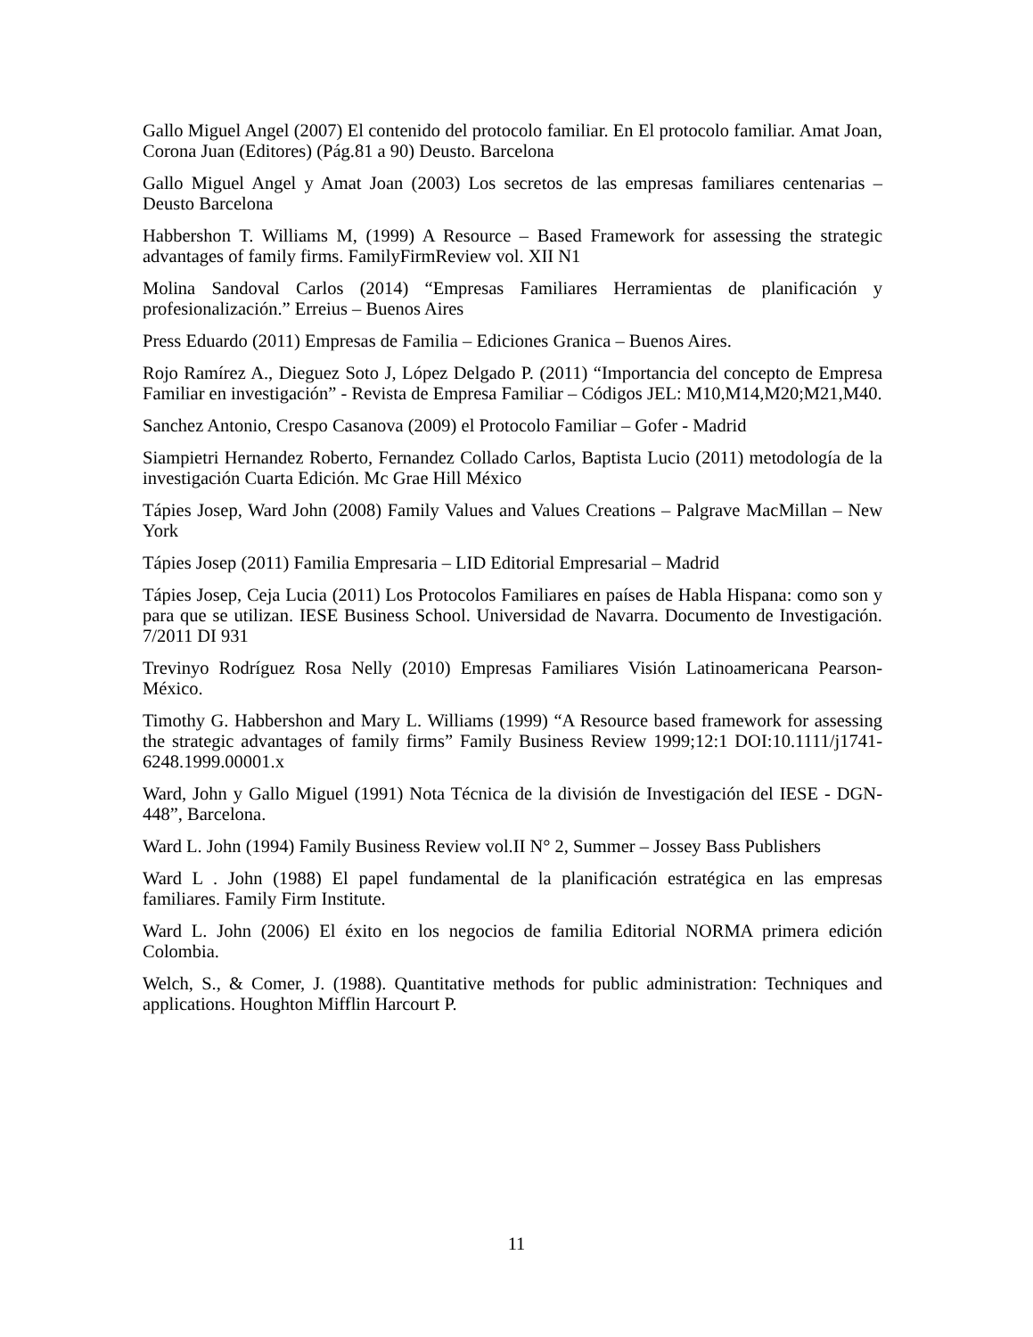Gallo Miguel Angel (2007) El contenido del protocolo familiar. En El protocolo familiar. Amat Joan, Corona Juan (Editores) (Pág.81 a 90) Deusto. Barcelona
Gallo Miguel Angel y Amat Joan (2003) Los secretos de las empresas familiares centenarias – Deusto Barcelona
Habbershon T. Williams M, (1999) A Resource – Based Framework for assessing the strategic advantages of family firms. FamilyFirmReview vol. XII N1
Molina Sandoval Carlos (2014) “Empresas Familiares Herramientas de planificación y profesionalización.” Erreius – Buenos Aires
Press Eduardo (2011) Empresas de Familia – Ediciones Granica – Buenos Aires.
Rojo Ramírez A., Dieguez Soto J, López Delgado P. (2011) “Importancia del concepto de Empresa Familiar en investigación” - Revista de Empresa Familiar – Códigos JEL: M10,M14,M20;M21,M40.
Sanchez Antonio, Crespo Casanova (2009) el Protocolo Familiar – Gofer - Madrid
Siampietri Hernandez Roberto, Fernandez Collado Carlos, Baptista Lucio (2011) metodología de la investigación Cuarta Edición. Mc Grae Hill México
Tápies Josep, Ward John (2008) Family Values and Values Creations – Palgrave MacMillan – New York
Tápies Josep (2011) Familia Empresaria – LID Editorial Empresarial – Madrid
Tápies Josep, Ceja Lucia (2011) Los Protocolos Familiares en países de Habla Hispana: como son y para que se utilizan. IESE Business School. Universidad de Navarra. Documento de Investigación. 7/2011 DI 931
Trevinyo Rodríguez Rosa Nelly (2010) Empresas Familiares Visión Latinoamericana Pearson- México.
Timothy G. Habbershon and Mary L. Williams (1999) “A Resource based framework for assessing the strategic advantages of family firms” Family Business Review 1999;12:1 DOI:10.1111/j1741-6248.1999.00001.x
Ward, John y Gallo Miguel (1991) Nota Técnica de la división de Investigación del IESE - DGN-448”, Barcelona.
Ward L. John (1994) Family Business Review vol.II N° 2, Summer – Jossey Bass Publishers
Ward L . John (1988) El papel fundamental de la planificación estratégica en las empresas familiares. Family Firm Institute.
Ward L. John (2006) El éxito en los negocios de familia Editorial NORMA primera edición Colombia.
Welch, S., & Comer, J. (1988). Quantitative methods for public administration: Techniques and applications. Houghton Mifflin Harcourt P.
11